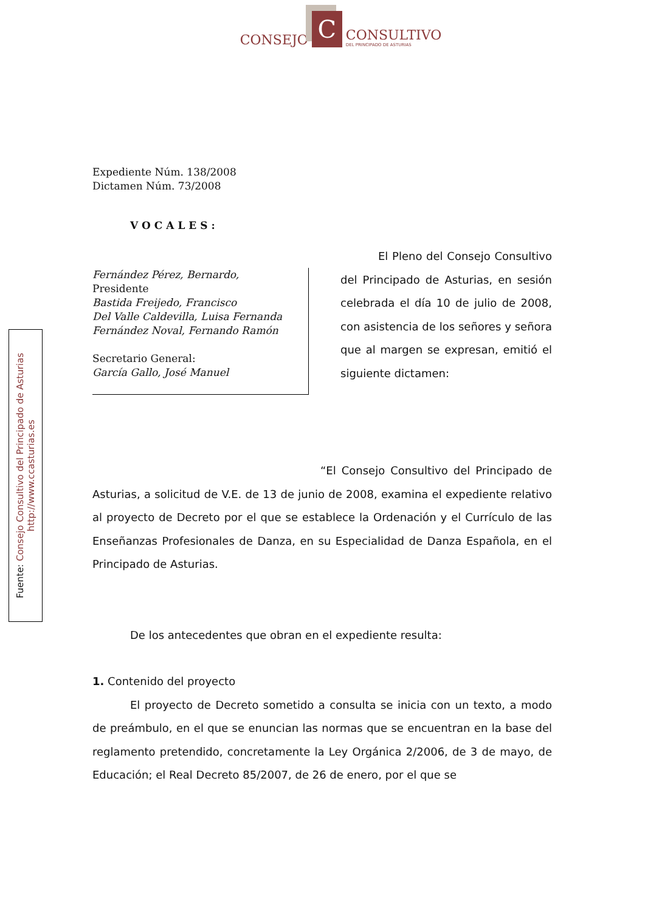CONSEJO C CONSULTIVO
DEL PRINCIPADO DE ASTURIAS
Fuente: Consejo Consultivo del Principado de Asturias
http://www.ccasturias.es
Expediente Núm. 138/2008
Dictamen Núm. 73/2008
VOCALES:
Fernández Pérez, Bernardo,
Presidente
Bastida Freijedo, Francisco
Del Valle Caldevilla, Luisa Fernanda
Fernández Noval, Fernando Ramón
Secretario General:
García Gallo, José Manuel
El Pleno del Consejo Consultivo del Principado de Asturias, en sesión celebrada el día 10 de julio de 2008, con asistencia de los señores y señora que al margen se expresan, emitió el siguiente dictamen:
“El Consejo Consultivo del Principado de Asturias, a solicitud de V.E. de 13 de junio de 2008, examina el expediente relativo al proyecto de Decreto por el que se establece la Ordenación y el Currículo de las Enseñanzas Profesionales de Danza, en su Especialidad de Danza Española, en el Principado de Asturias.
De los antecedentes que obran en el expediente resulta:
1. Contenido del proyecto
El proyecto de Decreto sometido a consulta se inicia con un texto, a modo de preámbulo, en el que se enuncian las normas que se encuentran en la base del reglamento pretendido, concretamente la Ley Orgánica 2/2006, de 3 de mayo, de Educación; el Real Decreto 85/2007, de 26 de enero, por el que se